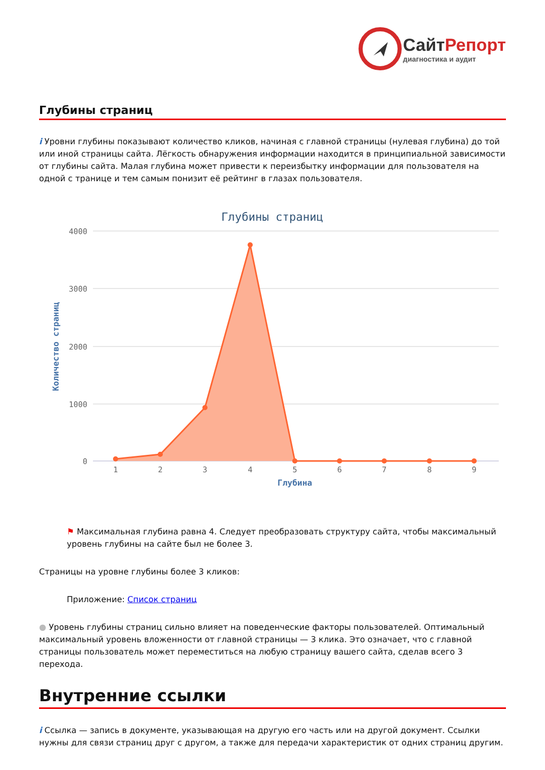СайтРепорт
диагностика и аудит
Глубины страниц
i Уровни глубины показывают количество кликов, начиная с главной страницы (нулевая глубина) до той или иной страницы сайта. Лёгкость обнаружения информации находится в принципиальной зависимости от глубины сайта. Малая глубина может привести к переизбытку информации для пользователя на одной с транице и тем самым понизит её рейтинг в глазах пользователя.
Глубины страниц
4000
3000
2000
1000
0
Количество страниц
1
2
3
4
5
6
7
8
9
Глубина
⚑ Максимальная глубина равна 4. Следует преобразовать структуру сайта, чтобы максимальный уровень глубины на сайте был не более 3.
Страницы на уровне глубины более 3 кликов:
Приложение: Список страниц
● Уровень глубины страниц сильно влияет на поведенческие факторы пользователей. Оптимальный максимальный уровень вложенности от главной страницы — 3 клика. Это означает, что с главной страницы пользователь может переместиться на любую страницу вашего сайта, сделав всего 3 перехода.
Внутренние ссылки
i Ссылка — запись в документе, указывающая на другую его часть или на другой документ. Ссылки нужны для связи страниц друг с другом, а также для передачи характеристик от одних страниц другим.